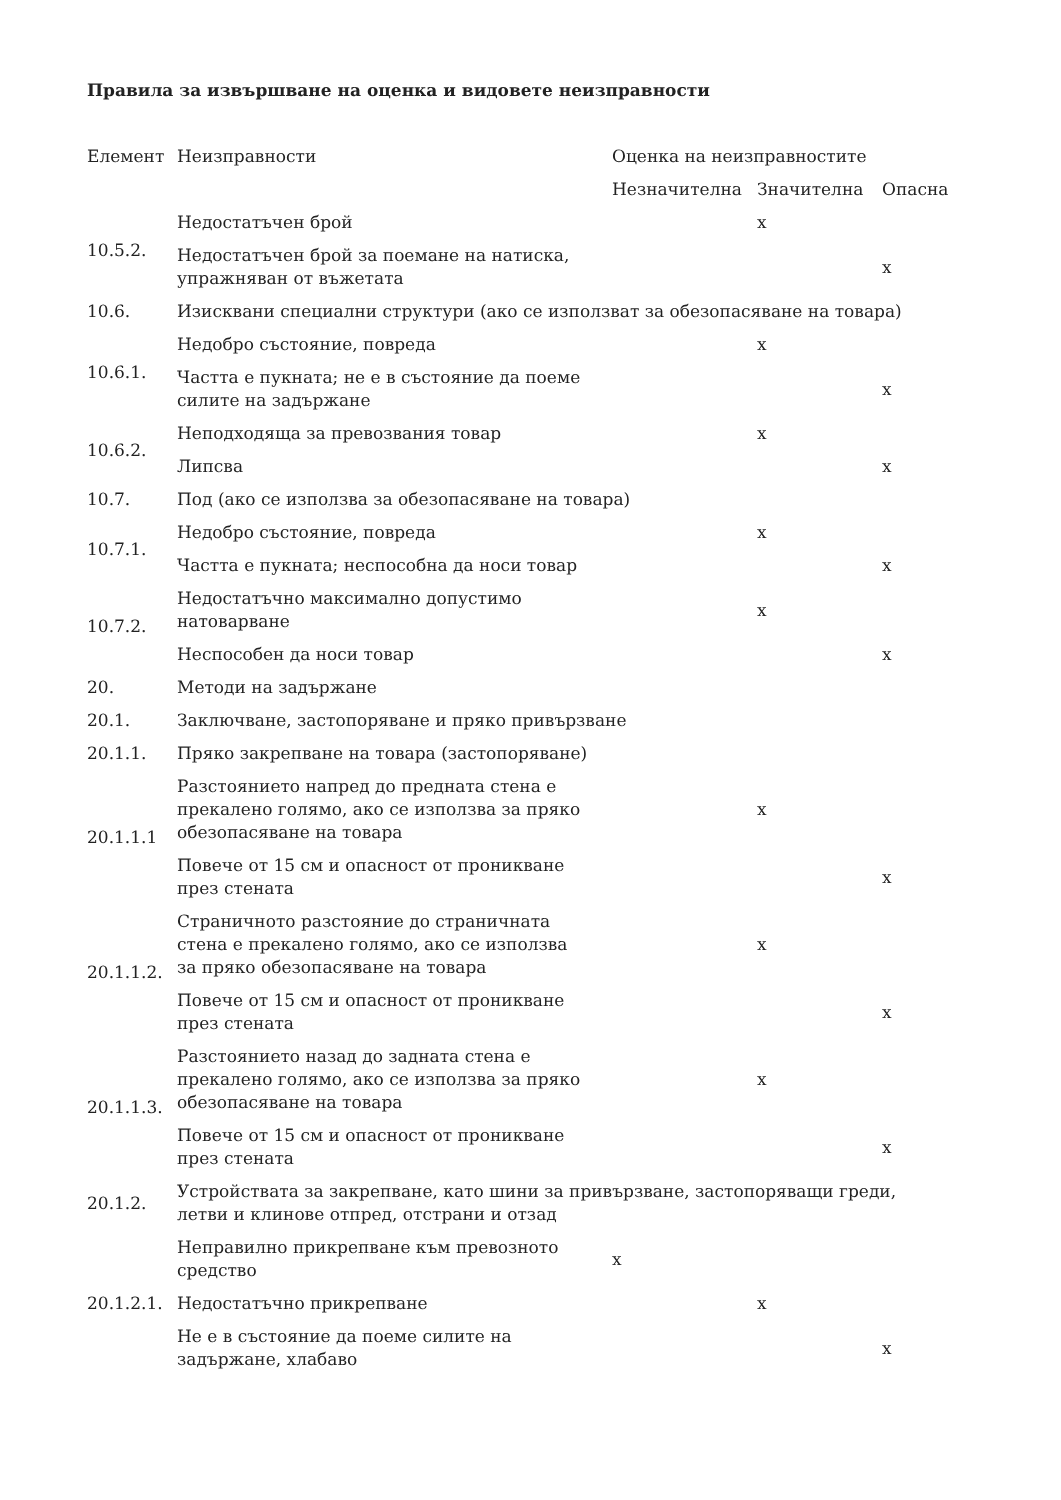Правила за извършване на оценка и видовете неизправности
| Елемент | Неизправности | Оценка на неизправностите | | |
| --- | --- | --- | --- | --- |
| | | Незначителна | Значителна | Опасна |
| 10.5.2. | Недостатъчен брой | | x | |
| | Недостатъчен брой за поемане на натиска, упражняван от въжетата | | | x |
| 10.6. | Изисквани специални структури (ако се използват за обезопасяване на товара) | | | |
| 10.6.1. | Недобро състояние, повреда | | x | |
| | Частта е пукната; не е в състояние да поеме силите на задържане | | | x |
| 10.6.2. | Неподходяща за превозвания товар | | x | |
| | Липсва | | | x |
| 10.7. | Под (ако се използва за обезопасяване на товара) | | | |
| 10.7.1. | Недобро състояние, повреда | | x | |
| | Частта е пукната; неспособна да носи товар | | | x |
| 10.7.2. | Недостатъчно максимално допустимо натоварване | | x | |
| | Неспособен да носи товар | | | x |
| 20. | Методи на задържане | | | |
| 20.1. | Заключване, застопоряване и пряко привързване | | | |
| 20.1.1. | Пряко закрепване на товара (застопоряване) | | | |
| 20.1.1.1 | Разстоянието напред до предната стена е прекалено голямо, ако се използва за пряко обезопасяване на товара | | x | |
| | Повече от 15 см и опасност от проникване през стената | | | x |
| 20.1.1.2. | Страничното разстояние до страничната стена е прекалено голямо, ако се използва за пряко обезопасяване на товара | | x | |
| | Повече от 15 см и опасност от проникване през стената | | | x |
| 20.1.1.3. | Разстоянието назад до задната стена е прекалено голямо, ако се използва за пряко обезопасяване на товара | | x | |
| | Повече от 15 см и опасност от проникване през стената | | | x |
| 20.1.2. | Устройствата за закрепване, като шини за привързване, застопоряващи греди, летви и клинове отпред, отстрани и отзад | | | |
| 20.1.2.1. | Неправилно прикрепване към превозното средство | x | | |
| | Недостатъчно прикрепване | | x | |
| | Не е в състояние да поеме силите на задържане, хлабаво | | | x |